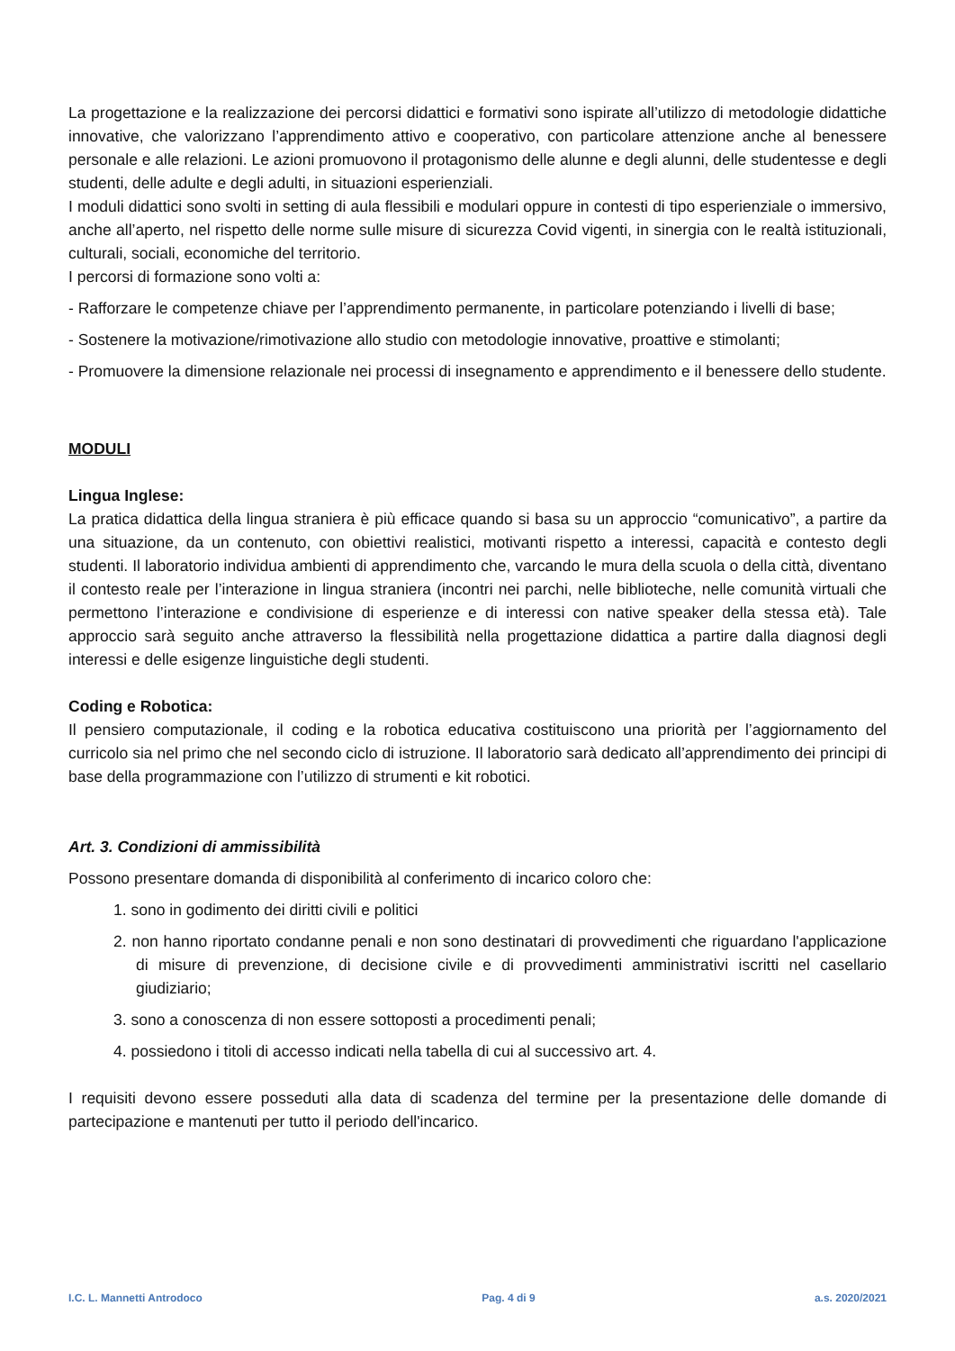La progettazione e la realizzazione dei percorsi didattici e formativi sono ispirate all’utilizzo di metodologie didattiche innovative, che valorizzano l’apprendimento attivo e cooperativo, con particolare attenzione anche al benessere personale e alle relazioni. Le azioni promuovono il protagonismo delle alunne e degli alunni, delle studentesse e degli studenti, delle adulte e degli adulti, in situazioni esperienziali.
I moduli didattici sono svolti in setting di aula flessibili e modulari oppure in contesti di tipo esperienziale o immersivo, anche all’aperto, nel rispetto delle norme sulle misure di sicurezza Covid vigenti, in sinergia con le realtà istituzionali, culturali, sociali, economiche del territorio.
I percorsi di formazione sono volti a:
- Rafforzare le competenze chiave per l’apprendimento permanente, in particolare potenziando i livelli di base;
- Sostenere la motivazione/rimotivazione allo studio con metodologie innovative, proattive e stimolanti;
- Promuovere la dimensione relazionale nei processi di insegnamento e apprendimento e il benessere dello studente.
MODULI
Lingua Inglese:
La pratica didattica della lingua straniera è più efficace quando si basa su un approccio “comunicativo”, a partire da una situazione, da un contenuto, con obiettivi realistici, motivanti rispetto a interessi, capacità e contesto degli studenti. Il laboratorio individua ambienti di apprendimento che, varcando le mura della scuola o della città, diventano il contesto reale per l’interazione in lingua straniera (incontri nei parchi, nelle biblioteche, nelle comunità virtuali che permettono l’interazione e condivisione di esperienze e di interessi con native speaker della stessa età). Tale approccio sarà seguito anche attraverso la flessibilità nella progettazione didattica a partire dalla diagnosi degli interessi e delle esigenze linguistiche degli studenti.
Coding e Robotica:
Il pensiero computazionale, il coding e la robotica educativa costituiscono una priorità per l’aggiornamento del curricolo sia nel primo che nel secondo ciclo di istruzione. Il laboratorio sarà dedicato all’apprendimento dei principi di base della programmazione con l’utilizzo di strumenti e kit robotici.
Art. 3. Condizioni di ammissibilità
Possono presentare domanda di disponibilità al conferimento di incarico coloro che:
1. sono in godimento dei diritti civili e politici
2. non hanno riportato condanne penali e non sono destinatari di provvedimenti che riguardano l'applicazione di misure di prevenzione, di decisione civile e di provvedimenti amministrativi iscritti nel casellario giudiziario;
3. sono a conoscenza di non essere sottoposti a procedimenti penali;
4. possiedono i titoli di accesso indicati nella tabella di cui al successivo art. 4.
I requisiti devono essere posseduti alla data di scadenza del termine per la presentazione delle domande di partecipazione e mantenuti per tutto il periodo dell'incarico.
I.C. L. Mannetti Antrodoco Pag. 4 di 9 a.s. 2020/2021